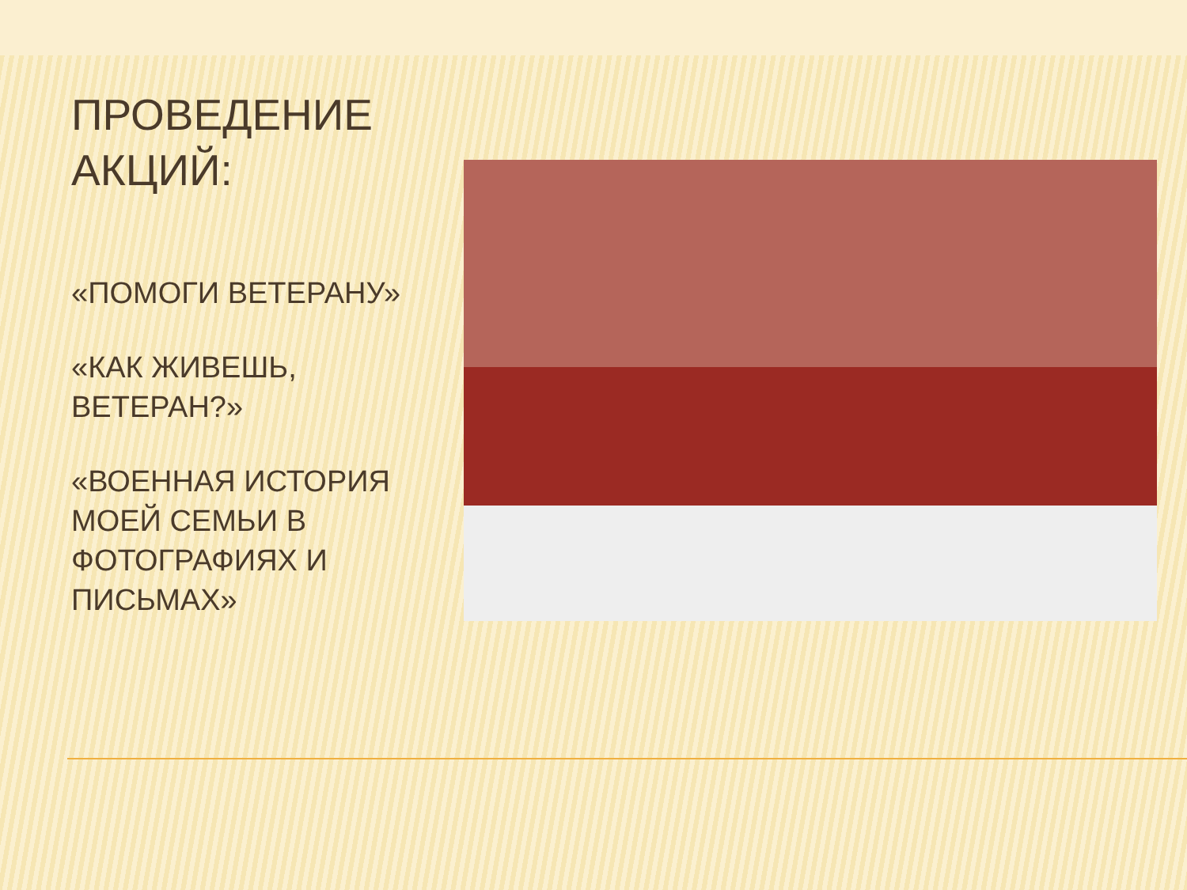ПРОВЕДЕНИЕ АКЦИЙ:
«ПОМОГИ ВЕТЕРАНУ»
«КАК ЖИВЕШЬ, ВЕТЕРАН?»
«ВОЕННАЯ ИСТОРИЯ МОЕЙ СЕМЬИ В ФОТОГРАФИЯХ И ПИСЬМАХ»